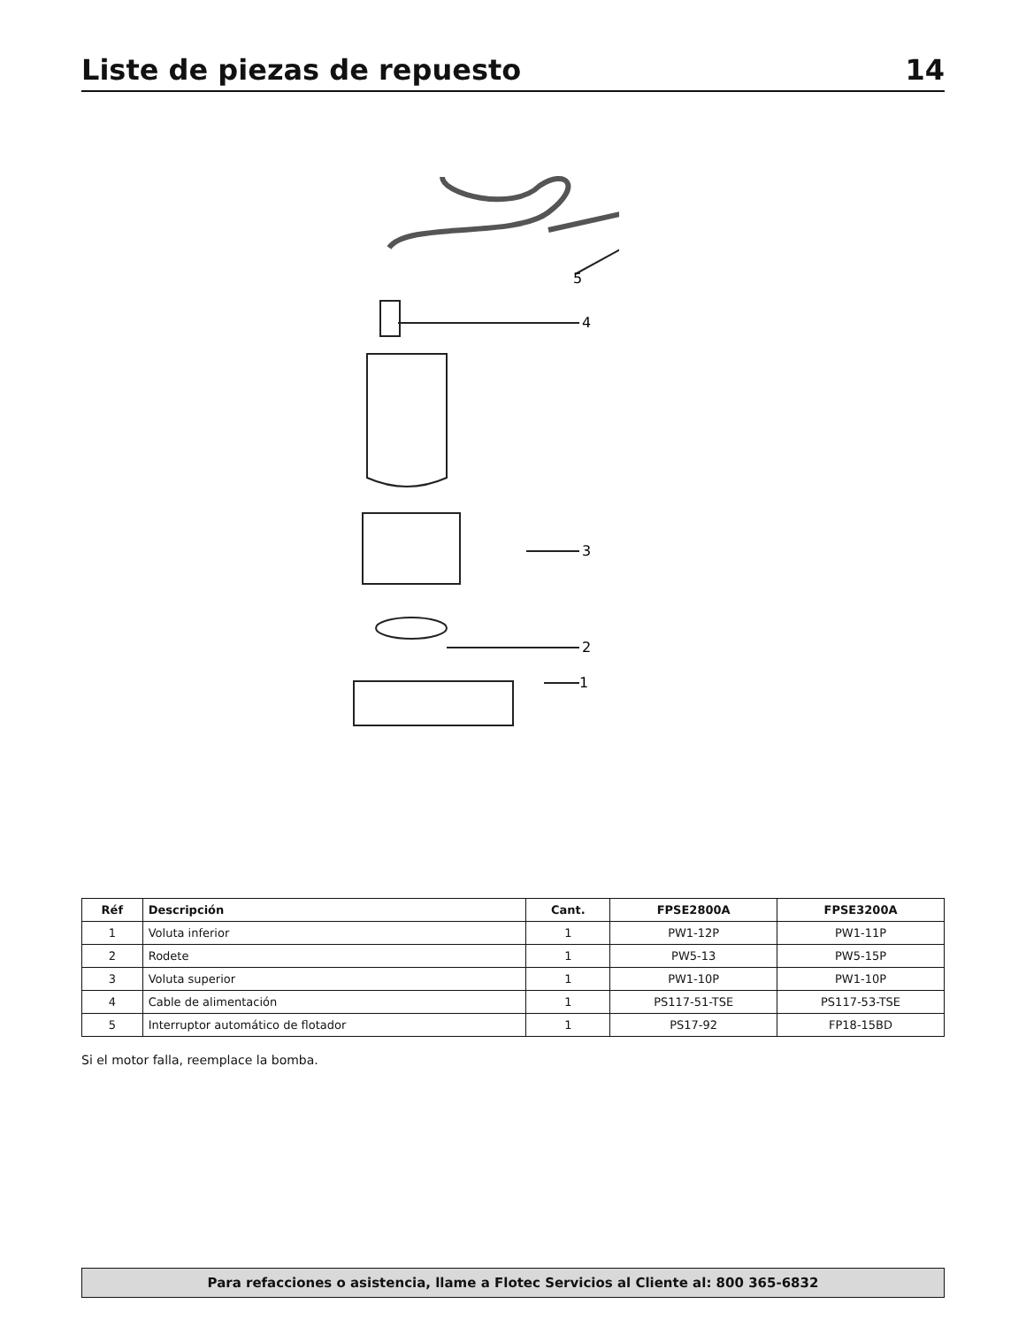Liste de piezas de repuesto 14
5
4
3
2
1
| Réf | Descripción | Cant. | FPSE2800A | FPSE3200A |
| --- | --- | --- | --- | --- |
| 1 | Voluta inferior | 1 | PW1-12P | PW1-11P |
| 2 | Rodete | 1 | PW5-13 | PW5-15P |
| 3 | Voluta superior | 1 | PW1-10P | PW1-10P |
| 4 | Cable de alimentación | 1 | PS117-51-TSE | PS117-53-TSE |
| 5 | Interruptor automático de flotador | 1 | PS17-92 | FP18-15BD |
Si el motor falla, reemplace la bomba.
Para refacciones o asistencia, llame a Flotec Servicios al Cliente al: 800 365-6832